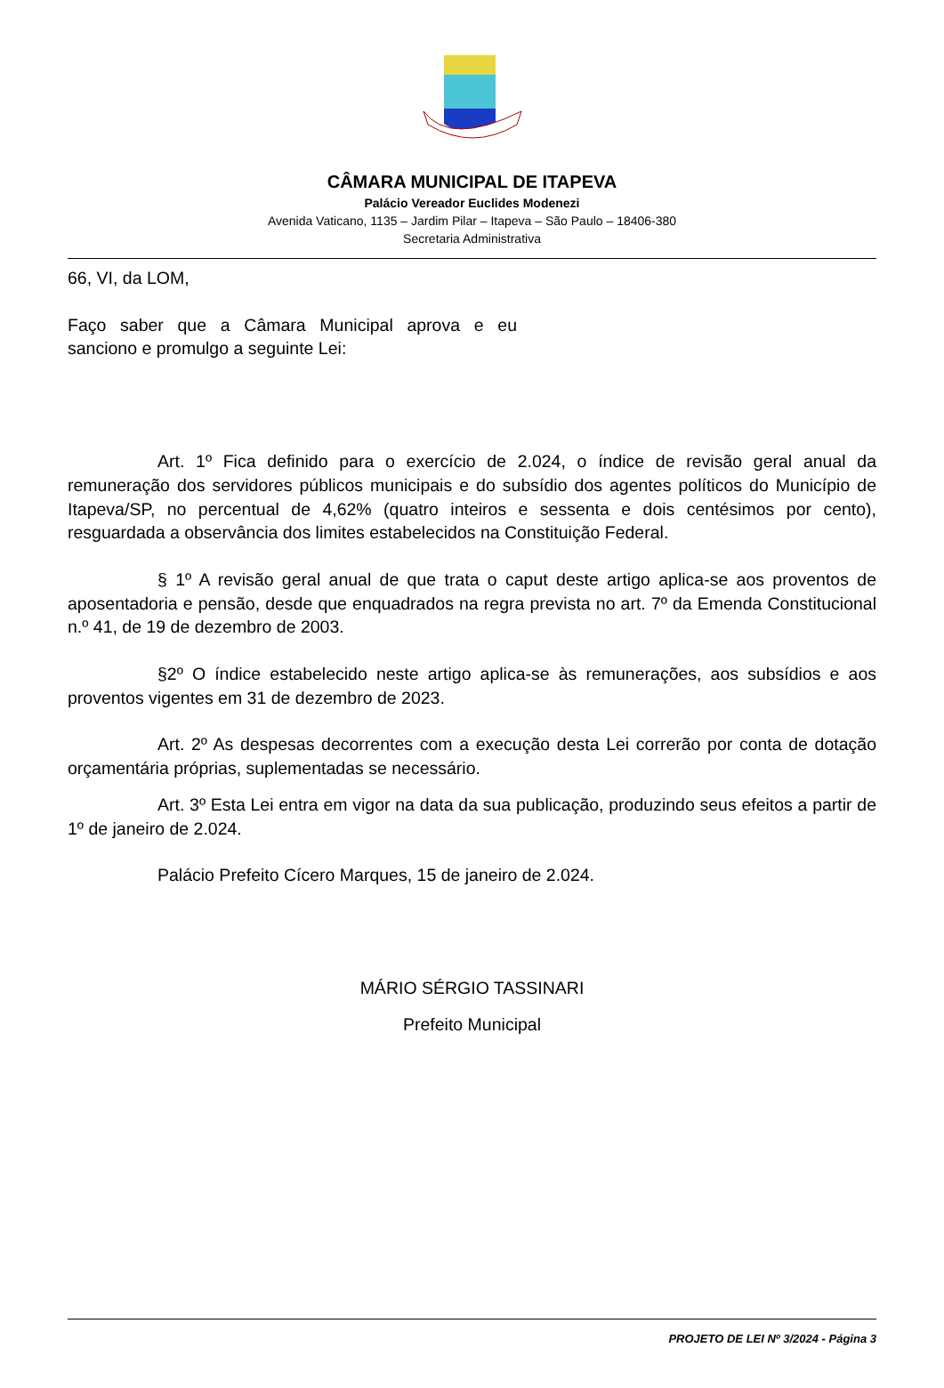CÂMARA MUNICIPAL DE ITAPEVA
Palácio Vereador Euclides Modenezi
Avenida Vaticano, 1135 – Jardim Pilar – Itapeva – São Paulo – 18406-380
Secretaria Administrativa
66, VI, da LOM,
Faço saber que a Câmara Municipal aprova e eu sanciono e promulgo a seguinte Lei:
Art. 1º Fica definido para o exercício de 2.024, o índice de revisão geral anual da remuneração dos servidores públicos municipais e do subsídio dos agentes políticos do Município de Itapeva/SP, no percentual de 4,62% (quatro inteiros e sessenta e dois centésimos por cento), resguardada a observância dos limites estabelecidos na Constituição Federal.
§ 1º A revisão geral anual de que trata o caput deste artigo aplica-se aos proventos de aposentadoria e pensão, desde que enquadrados na regra prevista no art. 7º da Emenda Constitucional n.º 41, de 19 de dezembro de 2003.
§2º O índice estabelecido neste artigo aplica-se às remunerações, aos subsídios e aos proventos vigentes em 31 de dezembro de 2023.
Art. 2º As despesas decorrentes com a execução desta Lei correrão por conta de dotação orçamentária próprias, suplementadas se necessário.
Art. 3º Esta Lei entra em vigor na data da sua publicação, produzindo seus efeitos a partir de 1º de janeiro de 2.024.
Palácio Prefeito Cícero Marques, 15 de janeiro de 2.024.
MÁRIO SÉRGIO TASSINARI
Prefeito Municipal
PROJETO DE LEI Nº 3/2024 - Página 3